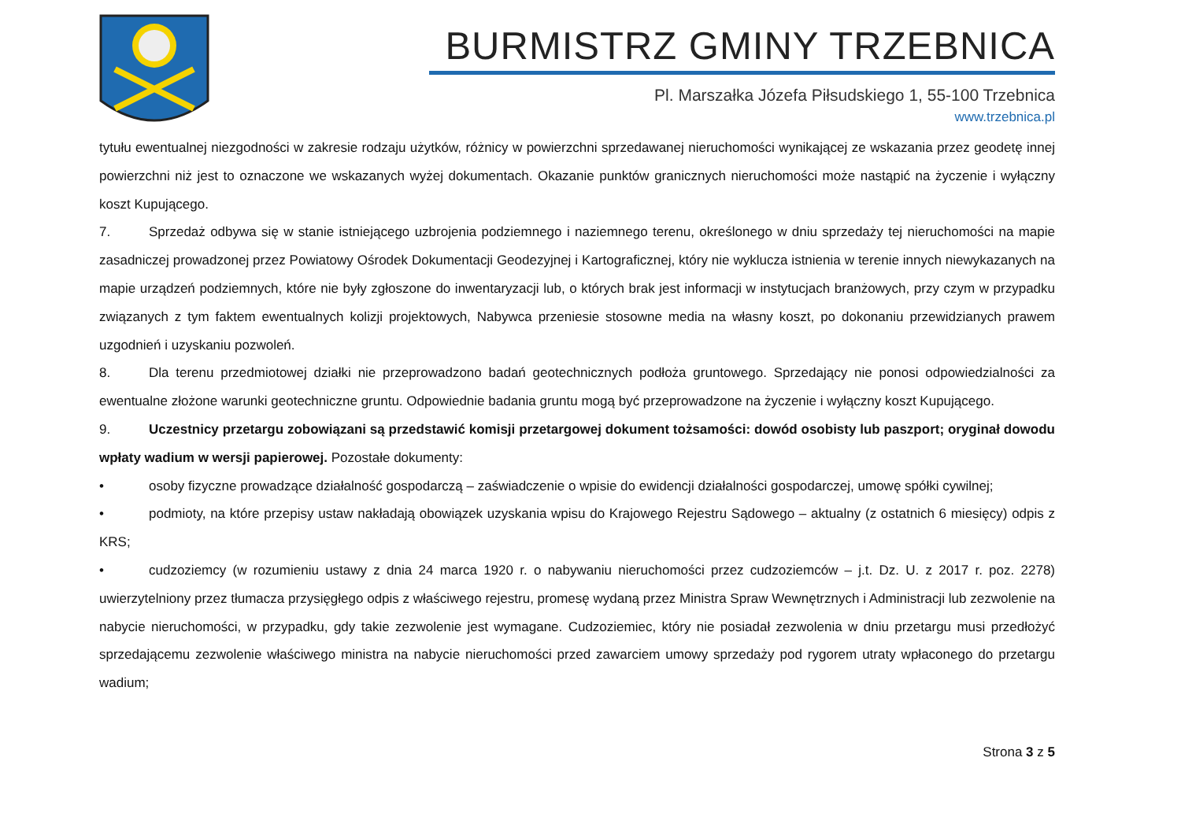BURMISTRZ GMINY TRZEBNICA
Pl. Marszałka Józefa Piłsudskiego 1, 55-100 Trzebnica
www.trzebnica.pl
tytułu ewentualnej niezgodności w zakresie rodzaju użytków, różnicy w powierzchni sprzedawanej nieruchomości wynikającej ze wskazania przez geodetę innej powierzchni niż jest to oznaczone we wskazanych wyżej dokumentach. Okazanie punktów granicznych nieruchomości może nastąpić na życzenie i wyłączny koszt Kupującego.
7. Sprzedaż odbywa się w stanie istniejącego uzbrojenia podziemnego i naziemnego terenu, określonego w dniu sprzedaży tej nieruchomości na mapie zasadniczej prowadzonej przez Powiatowy Ośrodek Dokumentacji Geodezyjnej i Kartograficznej, który nie wyklucza istnienia w terenie innych niewykazanych na mapie urządzeń podziemnych, które nie były zgłoszone do inwentaryzacji lub, o których brak jest informacji w instytucjach branżowych, przy czym w przypadku związanych z tym faktem ewentualnych kolizji projektowych, Nabywca przeniesie stosowne media na własny koszt, po dokonaniu przewidzianych prawem uzgodnień i uzyskaniu pozwoleń.
8. Dla terenu przedmiotowej działki nie przeprowadzono badań geotechnicznych podłoża gruntowego. Sprzedający nie ponosi odpowiedzialności za ewentualne złożone warunki geotechniczne gruntu. Odpowiednie badania gruntu mogą być przeprowadzone na życzenie i wyłączny koszt Kupującego.
9. Uczestnicy przetargu zobowiązani są przedstawić komisji przetargowej dokument tożsamości: dowód osobisty lub paszport; oryginał dowodu wpłaty wadium w wersji papierowej. Pozostałe dokumenty:
• osoby fizyczne prowadzące działalność gospodarczą – zaświadczenie o wpisie do ewidencji działalności gospodarczej, umowę spółki cywilnej;
• podmioty, na które przepisy ustaw nakładają obowiązek uzyskania wpisu do Krajowego Rejestru Sądowego – aktualny (z ostatnich 6 miesięcy) odpis z KRS;
• cudzoziemcy (w rozumieniu ustawy z dnia 24 marca 1920 r. o nabywaniu nieruchomości przez cudzoziemców – j.t. Dz. U. z 2017 r. poz. 2278) uwierzytelniony przez tłumacza przysięgłego odpis z właściwego rejestru, promesę wydaną przez Ministra Spraw Wewnętrznych i Administracji lub zezwolenie na nabycie nieruchomości, w przypadku, gdy takie zezwolenie jest wymagane. Cudzoziemiec, który nie posiadał zezwolenia w dniu przetargu musi przedłożyć sprzedającemu zezwolenie właściwego ministra na nabycie nieruchomości przed zawarciem umowy sprzedaży pod rygorem utraty wpłaconego do przetargu wadium;
Strona 3 z 5